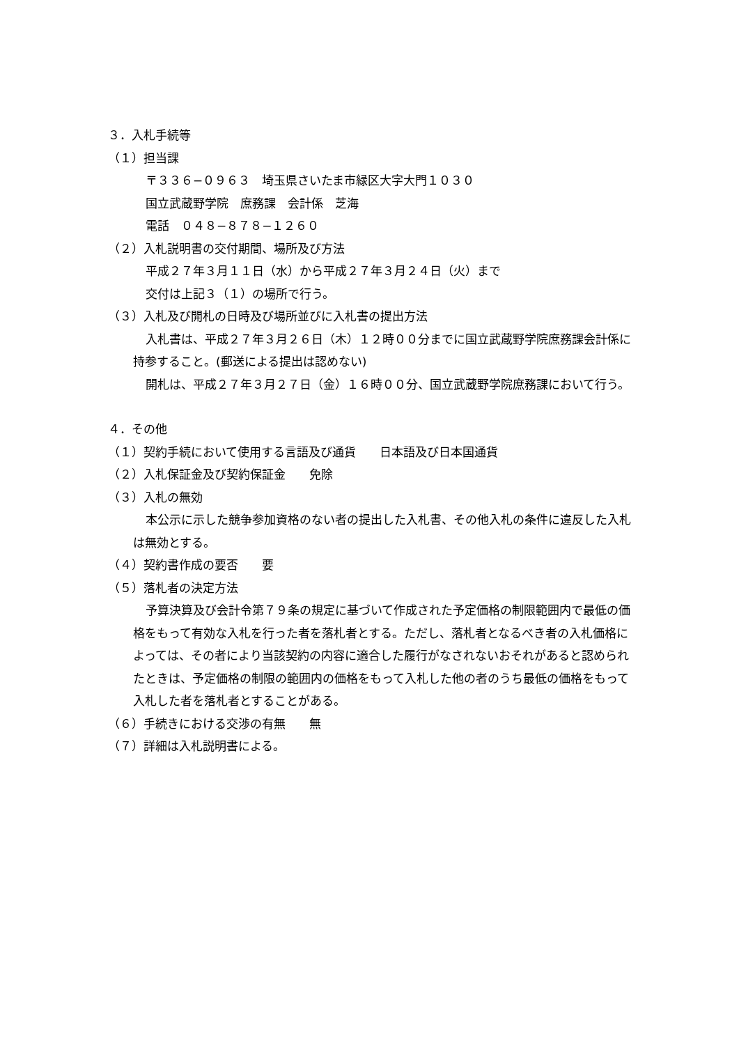３．入札手続等
（１）担当課
〒３３６−０９６３　埼玉県さいたま市緑区大字大門１０３０
国立武蔵野学院　庶務課　会計係　芝海
電話　０４８−８７８−１２６０
（２）入札説明書の交付期間、場所及び方法
平成２７年３月１１日（水）から平成２７年３月２４日（火）まで
交付は上記３（１）の場所で行う。
（３）入札及び開札の日時及び場所並びに入札書の提出方法
入札書は、平成２７年３月２６日（木）１２時００分までに国立武蔵野学院庶務課会計係に持参すること。(郵送による提出は認めない)
開札は、平成２７年３月２７日（金）１６時００分、国立武蔵野学院庶務課において行う。
４．その他
（１）契約手続において使用する言語及び通貨　　日本語及び日本国通貨
（２）入札保証金及び契約保証金　　免除
（３）入札の無効
本公示に示した競争参加資格のない者の提出した入札書、その他入札の条件に違反した入札は無効とする。
（４）契約書作成の要否　　要
（５）落札者の決定方法
予算決算及び会計令第７９条の規定に基づいて作成された予定価格の制限範囲内で最低の価格をもって有効な入札を行った者を落札者とする。ただし、落札者となるべき者の入札価格によっては、その者により当該契約の内容に適合した履行がなされないおそれがあると認められたときは、予定価格の制限の範囲内の価格をもって入札した他の者のうち最低の価格をもって入札した者を落札者とすることがある。
（６）手続きにおける交渉の有無　　無
（７）詳細は入札説明書による。